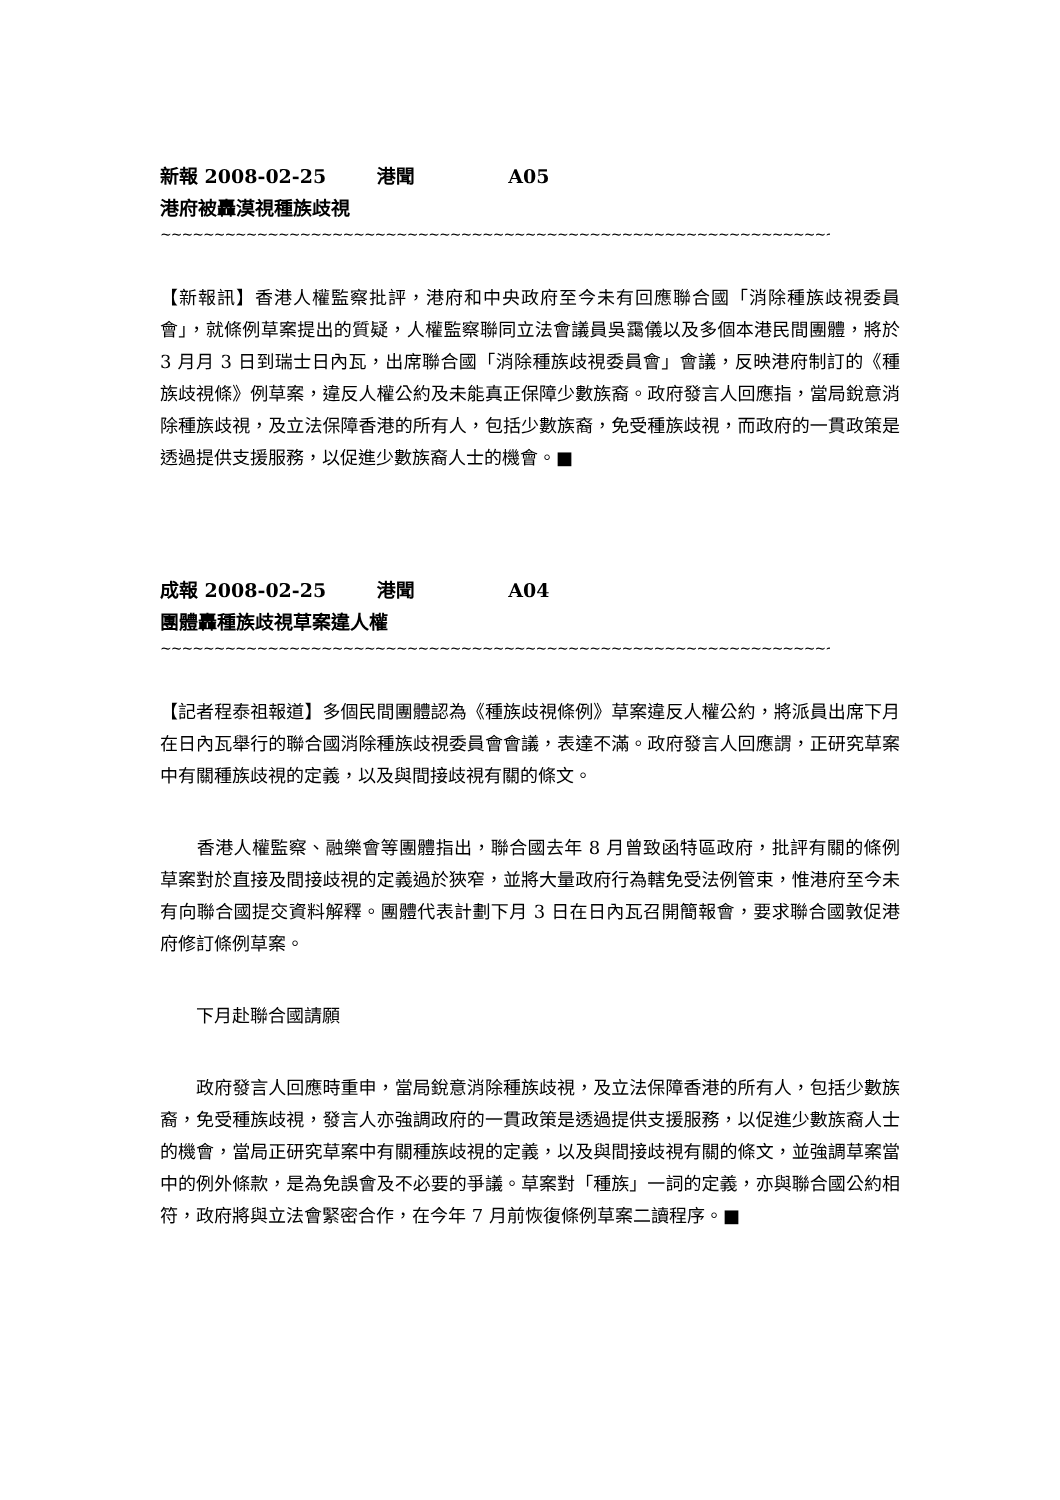新報 2008-02-25 港聞 A05
港府被轟漠視種族歧視
~~~~~~~~~~~~~~~~~~~~~~~~~~~~~~~~~~~~~~~~~~~~~~~~~~~~~~~~~~~~~~~~~~~~~~~~~~~~~~~~~~~~~~~~~~~~~~~~~~
【新報訊】香港人權監察批評，港府和中央政府至今未有回應聯合國「消除種族歧視委員會」，就條例草案提出的質疑，人權監察聯同立法會議員吳靄儀以及多個本港民間團體，將於 3 月月 3 日到瑞士日內瓦，出席聯合國「消除種族歧視委員會」會議，反映港府制訂的《種族歧視條》例草案，違反人權公約及未能真正保障少數族裔。政府發言人回應指，當局銳意消除種族歧視，及立法保障香港的所有人，包括少數族裔，免受種族歧視，而政府的一貫政策是透過提供支援服務，以促進少數族裔人士的機會。■
成報 2008-02-25 港聞 A04
團體轟種族歧視草案違人權
~~~~~~~~~~~~~~~~~~~~~~~~~~~~~~~~~~~~~~~~~~~~~~~~~~~~~~~~~~~~~~~~~~~~~~~~~~~~~~~~~~~~~~~~~~~~~~~~~~
【記者程泰祖報道】多個民間團體認為《種族歧視條例》草案違反人權公約，將派員出席下月在日內瓦舉行的聯合國消除種族歧視委員會會議，表達不滿。政府發言人回應謂，正研究草案中有關種族歧視的定義，以及與間接歧視有關的條文。
　　香港人權監察、融樂會等團體指出，聯合國去年 8 月曾致函特區政府，批評有關的條例草案對於直接及間接歧視的定義過於狹窄，並將大量政府行為轄免受法例管束，惟港府至今未有向聯合國提交資料解釋。團體代表計劃下月 3 日在日內瓦召開簡報會，要求聯合國敦促港府修訂條例草案。
　　下月赴聯合國請願
　　政府發言人回應時重申，當局銳意消除種族歧視，及立法保障香港的所有人，包括少數族裔，免受種族歧視，發言人亦強調政府的一貫政策是透過提供支援服務，以促進少數族裔人士的機會，當局正研究草案中有關種族歧視的定義，以及與間接歧視有關的條文，並強調草案當中的例外條款，是為免誤會及不必要的爭議。草案對「種族」一詞的定義，亦與聯合國公約相符，政府將與立法會緊密合作，在今年 7 月前恢復條例草案二讀程序。■